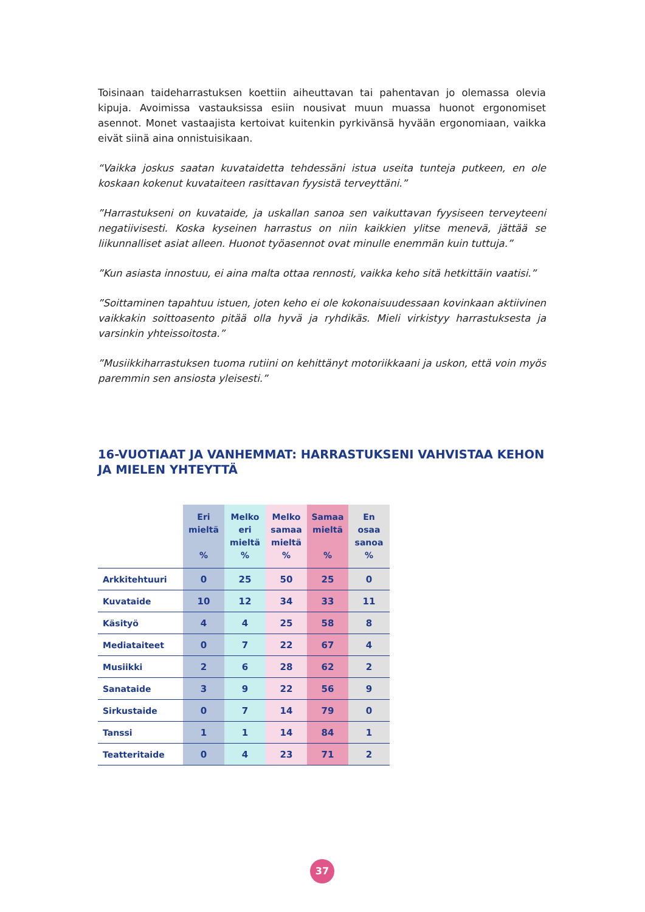Toisinaan taideharrastuksen koettiin aiheuttavan tai pahentavan jo olemassa olevia kipuja. Avoimissa vastauksissa esiin nousivat muun muassa huonot ergonomiset asennot. Monet vastaajista kertoivat kuitenkin pyrkivänsä hyvään ergonomiaan, vaikka eivät siinä aina onnistuisikaan.
“Vaikka joskus saatan kuvataidetta tehdessäni istua useita tunteja putkeen, en ole koskaan kokenut kuvataiteen rasittavan fyysistä terveyttäni.”
”Harrastukseni on kuvataide, ja uskallan sanoa sen vaikuttavan fyysiseen terveyteeni negatiivisesti. Koska kyseinen harrastus on niin kaikkien ylitse menevä, jättää se liikunnalliset asiat alleen. Huonot työasennot ovat minulle enemmän kuin tuttuja.”
”Kun asiasta innostuu, ei aina malta ottaa rennosti, vaikka keho sitä hetkittäin vaatisi.”
”Soittaminen tapahtuu istuen, joten keho ei ole kokonaisuudessaan kovinkaan aktiivinen vaikkakin soittoasento pitää olla hyvä ja ryhdikäs. Mieli virkistyy harrastuksesta ja varsinkin yhteissoitosta.”
”Musiikkiharrastuksen tuoma rutiini on kehittänyt motoriikkaani ja uskon, että voin myös paremmin sen ansiosta yleisesti.”
16-VUOTIAAT JA VANHEMMAT: HARRASTUKSENI VAHVISTAA KEHON JA MIELEN YHTEYTTÄ
| | Eri mieltä % | Melko eri mieltä % | Melko samaa mieltä % | Samaa mieltä % | En osaa sanoa % |
| --- | --- | --- | --- | --- | --- |
| Arkkitehtuuri | 0 | 25 | 50 | 25 | 0 |
| Kuvataide | 10 | 12 | 34 | 33 | 11 |
| Käsityö | 4 | 4 | 25 | 58 | 8 |
| Mediataiteet | 0 | 7 | 22 | 67 | 4 |
| Musiikki | 2 | 6 | 28 | 62 | 2 |
| Sanataide | 3 | 9 | 22 | 56 | 9 |
| Sirkustaide | 0 | 7 | 14 | 79 | 0 |
| Tanssi | 1 | 1 | 14 | 84 | 1 |
| Teatteritaide | 0 | 4 | 23 | 71 | 2 |
37